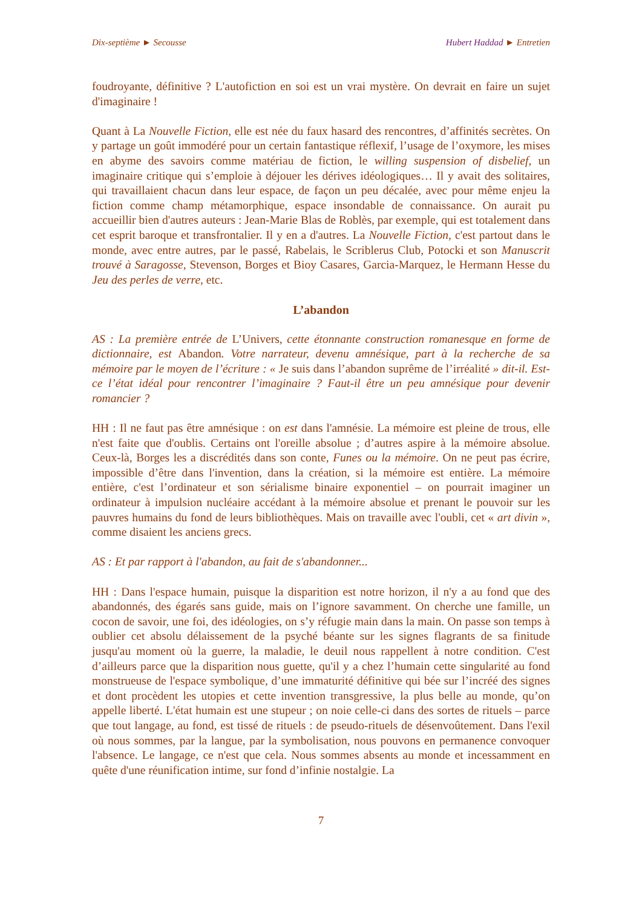Dix-septième ► Secousse Hubert Haddad ► Entretien
foudroyante, définitive ? L'autofiction en soi est un vrai mystère. On devrait en faire un sujet d'imaginaire !
Quant à La Nouvelle Fiction, elle est née du faux hasard des rencontres, d’affinités secrètes. On y partage un goût immodéré pour un certain fantastique réflexif, l’usage de l’oxymore, les mises en abyme des savoirs comme matériau de fiction, le willing suspension of disbelief, un imaginaire critique qui s’emploie à déjouer les dérives idéologiques… Il y avait des solitaires, qui travaillaient chacun dans leur espace, de façon un peu décalée, avec pour même enjeu la fiction comme champ métamorphique, espace insondable de connaissance. On aurait pu accueillir bien d'autres auteurs : Jean-Marie Blas de Roblès, par exemple, qui est totalement dans cet esprit baroque et transfrontalier. Il y en a d'autres. La Nouvelle Fiction, c'est partout dans le monde, avec entre autres, par le passé, Rabelais, le Scriblerus Club, Potocki et son Manuscrit trouvé à Saragosse, Stevenson, Borges et Bioy Casares, Garcia-Marquez, le Hermann Hesse du Jeu des perles de verre, etc.
L’abandon
AS : La première entrée de L’Univers, cette étonnante construction romanesque en forme de dictionnaire, est Abandon. Votre narrateur, devenu amnésique, part à la recherche de sa mémoire par le moyen de l’écriture : « Je suis dans l’abandon suprême de l’irréalité » dit-il. Est-ce l’état idéal pour rencontrer l’imaginaire ? Faut-il être un peu amnésique pour devenir romancier ?
HH : Il ne faut pas être amnésique : on est dans l'amnésie. La mémoire est pleine de trous, elle n'est faite que d'oublis. Certains ont l'oreille absolue ; d’autres aspire à la mémoire absolue. Ceux-là, Borges les a discrédités dans son conte, Funes ou la mémoire. On ne peut pas écrire, impossible d’être dans l'invention, dans la création, si la mémoire est entière. La mémoire entière, c'est l’ordinateur et son sérialisme binaire exponentiel – on pourrait imaginer un ordinateur à impulsion nucléaire accédant à la mémoire absolue et prenant le pouvoir sur les pauvres humains du fond de leurs bibliothèques. Mais on travaille avec l'oubli, cet « art divin », comme disaient les anciens grecs.
AS : Et par rapport à l'abandon, au fait de s'abandonner...
HH : Dans l'espace humain, puisque la disparition est notre horizon, il n'y a au fond que des abandonnés, des égarés sans guide, mais on l’ignore savamment. On cherche une famille, un cocon de savoir, une foi, des idéologies, on s’y réfugie main dans la main. On passe son temps à oublier cet absolu délaissement de la psyché béante sur les signes flagrants de sa finitude jusqu'au moment où la guerre, la maladie, le deuil nous rappellent à notre condition. C'est d’ailleurs parce que la disparition nous guette, qu'il y a chez l’humain cette singularité au fond monstrueuse de l'espace symbolique, d’une immaturité définitive qui bée sur l’incréé des signes et dont procèdent les utopies et cette invention transgressive, la plus belle au monde, qu’on appelle liberté. L'état humain est une stupeur ; on noie celle-ci dans des sortes de rituels – parce que tout langage, au fond, est tissé de rituels : de pseudo-rituels de désenvoûtement. Dans l'exil où nous sommes, par la langue, par la symbolisation, nous pouvons en permanence convoquer l'absence. Le langage, ce n'est que cela. Nous sommes absents au monde et incessamment en quête d'une réunification intime, sur fond d’infinie nostalgie. La
7